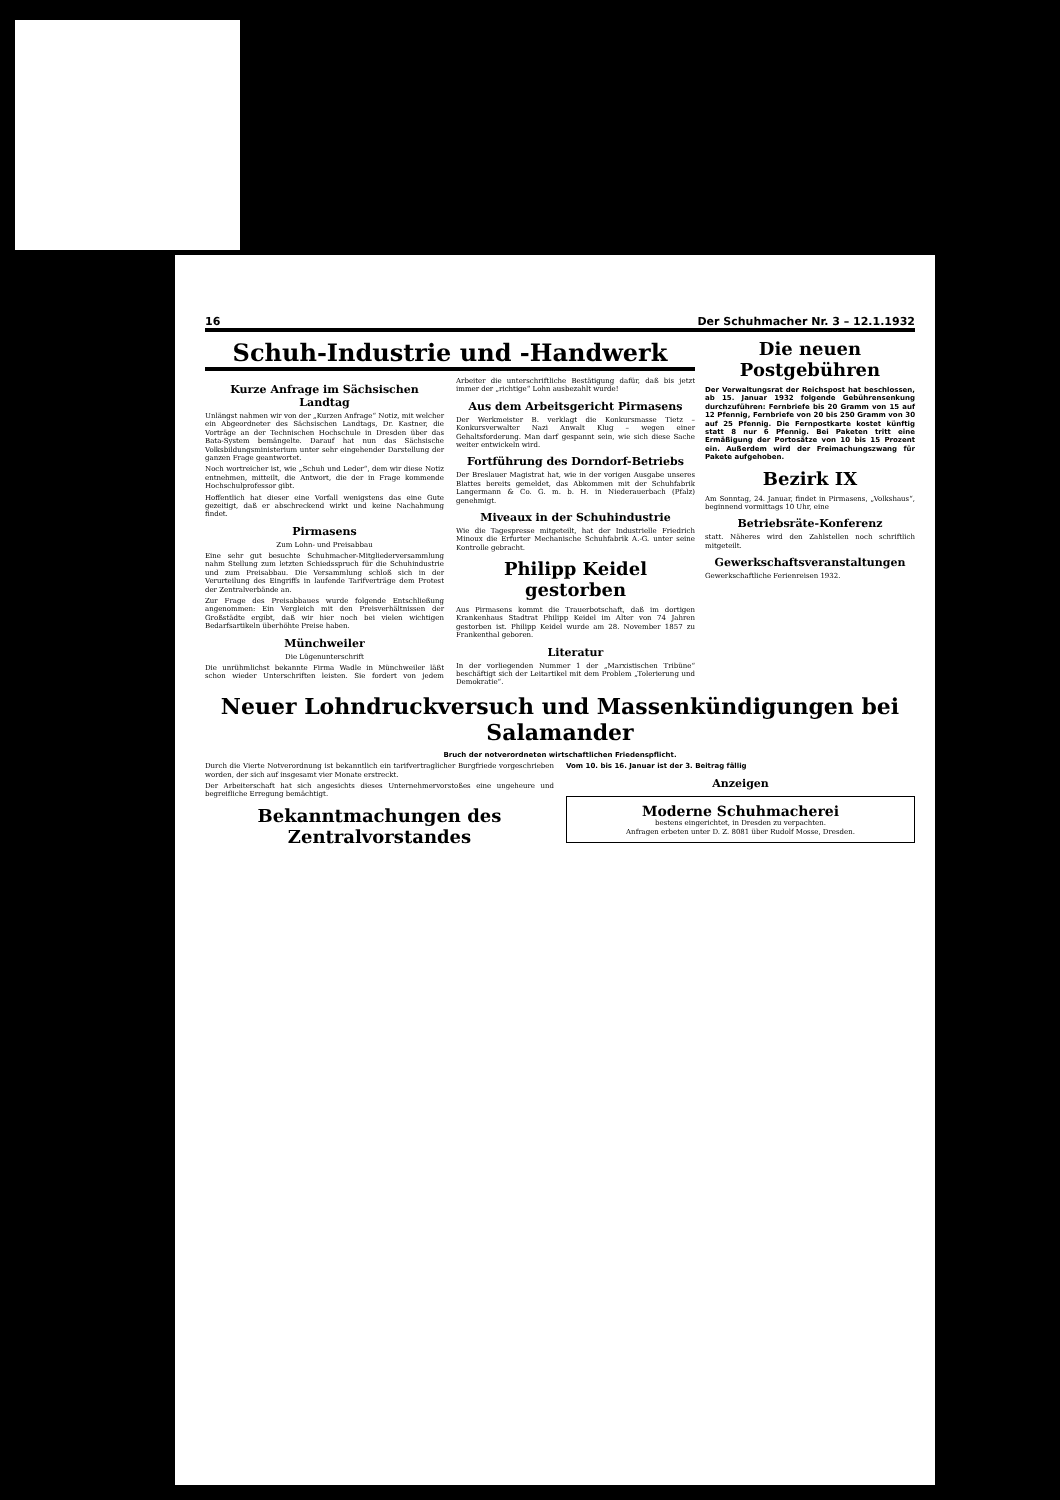16 Der Schuhmacher Nr. 3 – 12.1.1932
Schuh-Industrie und -Handwerk
Kurze Anfrage im Sächsischen Landtag
Unlängst nahmen wir von der „Kurzen Anfrage“ Notiz, mit welcher ein Abgeordneter des Sächsischen Landtags, Dr. Kastner, die Vorträge an der Technischen Hochschule in Dresden über das Bata-System bemängelte. Darauf hat nun das Sächsische Volksbildungsministerium unter sehr eingehender Darstellung der ganzen Frage geantwortet.
Noch wortreicher ist, wie „Schuh und Leder“, dem wir diese Notiz entnehmen, mitteilt, die Antwort, die der in Frage kommende Hochschulprofessor gibt.
Hoffentlich hat dieser eine Vorfall wenigstens das eine Gute gezeitigt, daß er abschreckend wirkt und keine Nachahmung findet.
Pirmasens
Zum Lohn- und Preisabbau
Eine sehr gut besuchte Schuhmacher-Mitgliederversammlung nahm Stellung zum letzten Schiedsspruch für die Schuhindustrie und zum Preisabbau. Die Versammlung schloß sich in der Verurteilung des Eingriffs in laufende Tarifverträge dem Protest der Zentralverbände an.
Zur Frage des Preisabbaues wurde folgende Entschließung angenommen: Ein Vergleich mit den Preisverhältnissen der Großstädte ergibt, daß wir hier noch bei vielen wichtigen Bedarfsartikeln überhöhte Preise haben.
Münchweiler
Die Lügenunterschrift
Die unrühmlichst bekannte Firma Wadle in Münchweiler läßt schon wieder Unterschriften leisten. Sie fordert von jedem Arbeiter die unterschriftliche Bestätigung dafür, daß bis jetzt immer der „richtige“ Lohn ausbezahlt wurde!
Aus dem Arbeitsgericht Pirmasens
Der Werkmeister B. verklagt die Konkursmasse Tietz – Konkursverwalter Nazi Anwalt Klug – wegen einer Gehaltsforderung. Man darf gespannt sein, wie sich diese Sache weiter entwickeln wird.
Fortführung des Dorndorf-Betriebs
Der Breslauer Magistrat hat, wie in der vorigen Ausgabe unseres Blattes bereits gemeldet, das Abkommen mit der Schuhfabrik Langermann & Co. G. m. b. H. in Niederauerbach (Pfalz) genehmigt.
Miveaux in der Schuhindustrie
Wie die Tagespresse mitgeteilt, hat der Industrielle Friedrich Minoux die Erfurter Mechanische Schuhfabrik A.-G. unter seine Kontrolle gebracht.
Philipp Keidel gestorben
Aus Pirmasens kommt die Trauerbotschaft, daß im dortigen Krankenhaus Stadtrat Philipp Keidel im Alter von 74 Jahren gestorben ist. Philipp Keidel wurde am 28. November 1857 zu Frankenthal geboren.
Literatur
In der vorliegenden Nummer 1 der „Marxistischen Tribüne“ beschäftigt sich der Leitartikel mit dem Problem „Tolerierung und Demokratie“.
Die neuen Postgebühren
Der Verwaltungsrat der Reichspost hat beschlossen, ab 15. Januar 1932 folgende Gebührensenkung durchzuführen: Fernbriefe bis 20 Gramm von 15 auf 12 Pfennig, Fernbriefe von 20 bis 250 Gramm von 30 auf 25 Pfennig. Die Fernpostkarte kostet künftig statt 8 nur 6 Pfennig. Bei Paketen tritt eine Ermäßigung der Portosätze von 10 bis 15 Prozent ein. Außerdem wird der Freimachungszwang für Pakete aufgehoben.
Bezirk IX
Am Sonntag, 24. Januar, findet in Pirmasens, „Volkshaus“, beginnend vormittags 10 Uhr, eine
Betriebsräte-Konferenz
statt. Näheres wird den Zahlstellen noch schriftlich mitgeteilt.
Gewerkschaftsveranstaltungen
Gewerkschaftliche Ferienreisen 1932.
Neuer Lohndruckversuch und Massenkündigungen bei Salamander
Bruch der notverordneten wirtschaftlichen Friedenspflicht.
Durch die Vierte Notverordnung ist bekanntlich ein tarifvertraglicher Burgfriede vorgeschrieben worden, der sich auf insgesamt vier Monate erstreckt.
Der Arbeiterschaft hat sich angesichts dieses Unternehmervorstoßes eine ungeheure und begreifliche Erregung bemächtigt.
Bekanntmachungen des Zentralvorstandes
Vom 10. bis 16. Januar ist der 3. Beitrag fällig
Anzeigen
Moderne Schuhmacherei
bestens eingerichtet, in Dresden zu verpachten.
Anfragen erbeten unter D. Z. 8081 über Rudolf Mosse, Dresden.